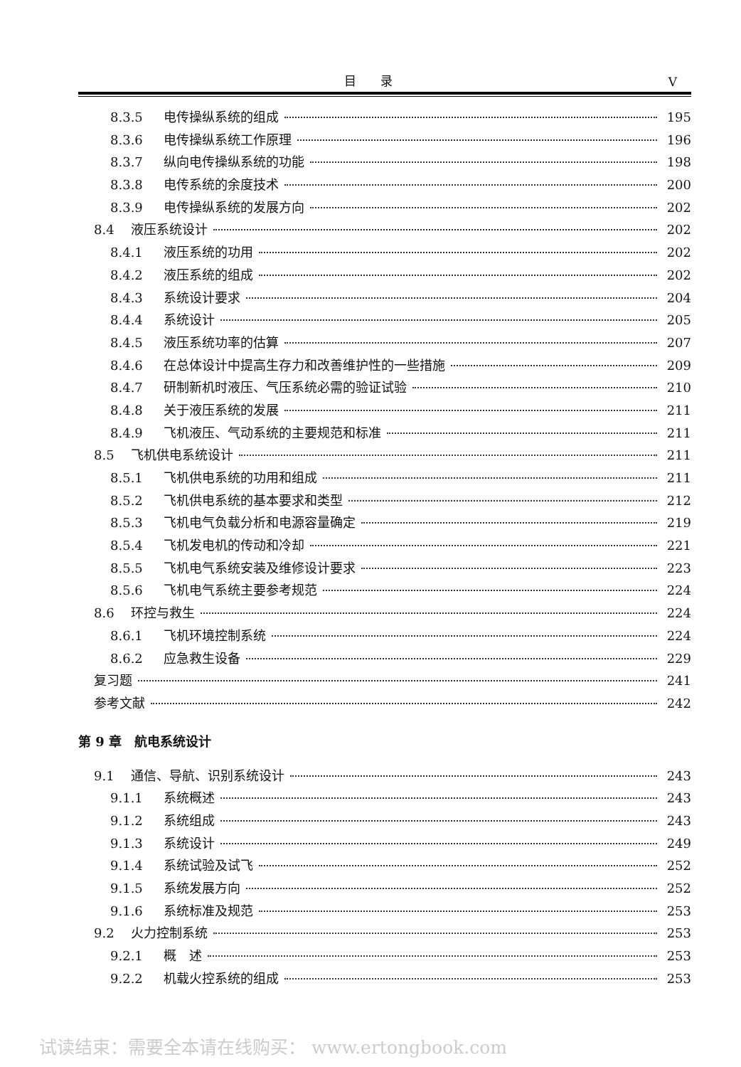目 录 V
8.3.5 电传操纵系统的组成 195
8.3.6 电传操纵系统工作原理 196
8.3.7 纵向电传操纵系统的功能 198
8.3.8 电传系统的余度技术 200
8.3.9 电传操纵系统的发展方向 202
8.4 液压系统设计 202
8.4.1 液压系统的功用 202
8.4.2 液压系统的组成 202
8.4.3 系统设计要求 204
8.4.4 系统设计 205
8.4.5 液压系统功率的估算 207
8.4.6 在总体设计中提高生存力和改善维护性的一些措施 209
8.4.7 研制新机时液压、气压系统必需的验证试验 210
8.4.8 关于液压系统的发展 211
8.4.9 飞机液压、气动系统的主要规范和标准 211
8.5 飞机供电系统设计 211
8.5.1 飞机供电系统的功用和组成 211
8.5.2 飞机供电系统的基本要求和类型 212
8.5.3 飞机电气负载分析和电源容量确定 219
8.5.4 飞机发电机的传动和冷却 221
8.5.5 飞机电气系统安装及维修设计要求 223
8.5.6 飞机电气系统主要参考规范 224
8.6 环控与救生 224
8.6.1 飞机环境控制系统 224
8.6.2 应急救生设备 229
复习题 241
参考文献 242
第 9 章　航电系统设计
9.1 通信、导航、识别系统设计 243
9.1.1 系统概述 243
9.1.2 系统组成 243
9.1.3 系统设计 249
9.1.4 系统试验及试飞 252
9.1.5 系统发展方向 252
9.1.6 系统标准及规范 253
9.2 火力控制系统 253
9.2.1 概　述 253
9.2.2 机载火控系统的组成 253
试读结束：需要全本请在线购买： www.ertongbook.com